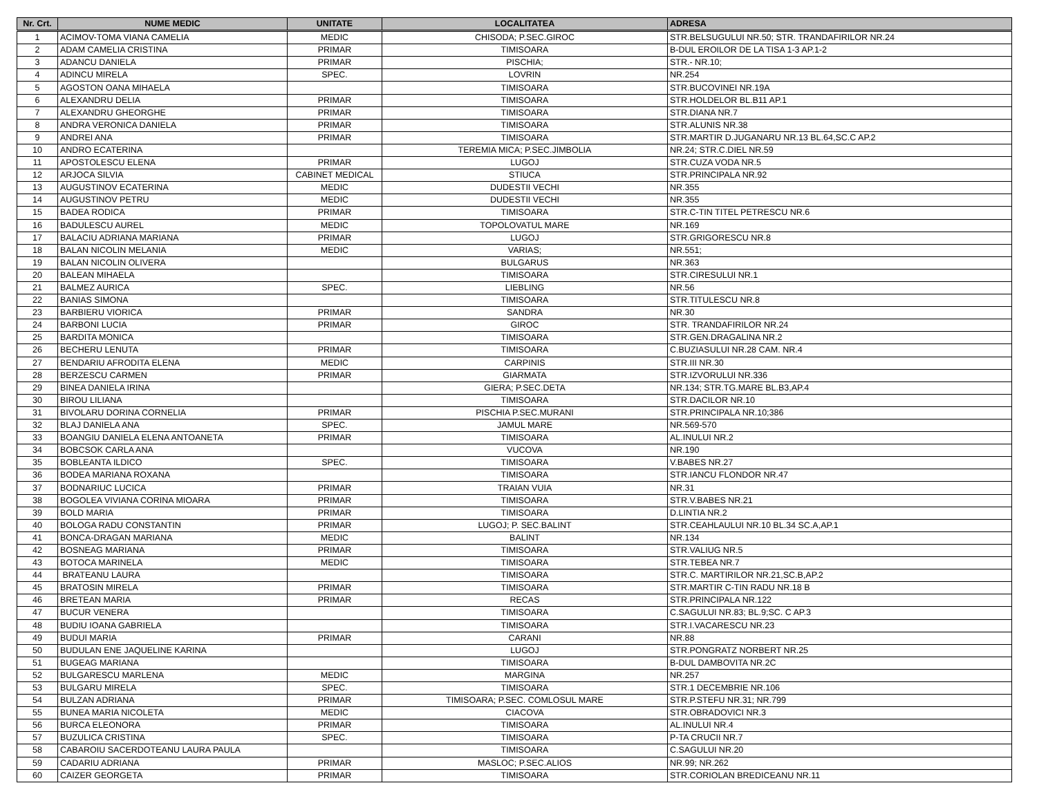| Nr. Crt. | NUME MEDIC | UNITATE | LOCALITATEA | ADRESA |
| --- | --- | --- | --- | --- |
| 1 | ACIMOV-TOMA VIANA CAMELIA | MEDIC | CHISODA; P.SEC.GIROC | STR.BELSUGULUI NR.50; STR. TRANDAFIRILOR NR.24 |
| 2 | ADAM CAMELIA CRISTINA | PRIMAR | TIMISOARA | B-DUL EROILOR DE LA TISA 1-3 AP.1-2 |
| 3 | ADANCU DANIELA | PRIMAR | PISCHIA; | STR.- NR.10; |
| 4 | ADINCU MIRELA | SPEC. | LOVRIN | NR.254 |
| 5 | AGOSTON OANA MIHAELA | | TIMISOARA | STR.BUCOVINEI NR.19A |
| 6 | ALEXANDRU DELIA | PRIMAR | TIMISOARA | STR.HOLDELOR BL.B11 AP.1 |
| 7 | ALEXANDRU GHEORGHE | PRIMAR | TIMISOARA | STR.DIANA NR.7 |
| 8 | ANDRA VERONICA DANIELA | PRIMAR | TIMISOARA | STR.ALUNIS NR.38 |
| 9 | ANDREI ANA | PRIMAR | TIMISOARA | STR.MARTIR D.JUGANARU NR.13 BL.64,SC.C AP.2 |
| 10 | ANDRO ECATERINA | | TEREMIA MICA; P.SEC.JIMBOLIA | NR.24; STR.C.DIEL NR.59 |
| 11 | APOSTOLESCU ELENA | PRIMAR | LUGOJ | STR.CUZA VODA NR.5 |
| 12 | ARJOCA SILVIA | CABINET MEDICAL | STIUCA | STR.PRINCIPALA NR.92 |
| 13 | AUGUSTINOV ECATERINA | MEDIC | DUDESTII VECHI | NR.355 |
| 14 | AUGUSTINOV PETRU | MEDIC | DUDESTII VECHI | NR.355 |
| 15 | BADEA RODICA | PRIMAR | TIMISOARA | STR.C-TIN TITEL PETRESCU NR.6 |
| 16 | BADULESCU AUREL | MEDIC | TOPOLOVATUL MARE | NR.169 |
| 17 | BALACIU ADRIANA MARIANA | PRIMAR | LUGOJ | STR.GRIGORESCU NR.8 |
| 18 | BALAN NICOLIN MELANIA | MEDIC | VARIAS; | NR.551; |
| 19 | BALAN NICOLIN OLIVERA | | BULGARUS | NR.363 |
| 20 | BALEAN MIHAELA | | TIMISOARA | STR.CIRESULUI NR.1 |
| 21 | BALMEZ AURICA | SPEC. | LIEBLING | NR.56 |
| 22 | BANIAS SIMONA | | TIMISOARA | STR.TITULESCU NR.8 |
| 23 | BARBIERU VIORICA | PRIMAR | SANDRA | NR.30 |
| 24 | BARBONI LUCIA | PRIMAR | GIROC | STR. TRANDAFIRILOR NR.24 |
| 25 | BARDITA MONICA | | TIMISOARA | STR.GEN.DRAGALINA NR.2 |
| 26 | BECHERU LENUTA | PRIMAR | TIMISOARA | C.BUZIASULUI NR.28 CAM. NR.4 |
| 27 | BENDARIU AFRODITA ELENA | MEDIC | CARPINIS | STR.III NR.30 |
| 28 | BERZESCU CARMEN | PRIMAR | GIARMATA | STR.IZVORULUI NR.336 |
| 29 | BINEA DANIELA IRINA | | GIERA; P.SEC.DETA | NR.134; STR.TG.MARE BL.B3,AP.4 |
| 30 | BIROU LILIANA | | TIMISOARA | STR.DACILOR NR.10 |
| 31 | BIVOLARU DORINA CORNELIA | PRIMAR | PISCHIA P.SEC.MURANI | STR.PRINCIPALA NR.10;386 |
| 32 | BLAJ DANIELA ANA | SPEC. | JAMUL MARE | NR.569-570 |
| 33 | BOANGIU DANIELA ELENA ANTOANETA | PRIMAR | TIMISOARA | AL.INULUI NR.2 |
| 34 | BOBCSOK CARLA ANA | | VUCOVA | NR.190 |
| 35 | BOBLEANTA ILDICO | SPEC. | TIMISOARA | V.BABES NR.27 |
| 36 | BODEA MARIANA ROXANA | | TIMISOARA | STR.IANCU FLONDOR NR.47 |
| 37 | BODNARIUC LUCICA | PRIMAR | TRAIAN VUIA | NR.31 |
| 38 | BOGOLEA VIVIANA CORINA MIOARA | PRIMAR | TIMISOARA | STR.V.BABES NR.21 |
| 39 | BOLD MARIA | PRIMAR | TIMISOARA | D.LINTIA NR.2 |
| 40 | BOLOGA RADU CONSTANTIN | PRIMAR | LUGOJ; P. SEC.BALINT | STR.CEAHLAULUI NR.10 BL.34 SC.A,AP.1 |
| 41 | BONCA-DRAGAN MARIANA | MEDIC | BALINT | NR.134 |
| 42 | BOSNEAG MARIANA | PRIMAR | TIMISOARA | STR.VALIUG NR.5 |
| 43 | BOTOCA MARINELA | MEDIC | TIMISOARA | STR.TEBEA NR.7 |
| 44 | BRATEANU LAURA | | TIMISOARA | STR.C. MARTIRILOR NR.21,SC.B,AP.2 |
| 45 | BRATOSIN MIRELA | PRIMAR | TIMISOARA | STR.MARTIR C-TIN RADU NR.18 B |
| 46 | BRETEAN MARIA | PRIMAR | RECAS | STR.PRINCIPALA NR.122 |
| 47 | BUCUR VENERA | | TIMISOARA | C.SAGULUI NR.83; BL.9;SC. C AP.3 |
| 48 | BUDIU IOANA GABRIELA | | TIMISOARA | STR.I.VACARESCU NR.23 |
| 49 | BUDUI MARIA | PRIMAR | CARANI | NR.88 |
| 50 | BUDULAN ENE JAQUELINE KARINA | | LUGOJ | STR.PONGRATZ NORBERT NR.25 |
| 51 | BUGEAG MARIANA | | TIMISOARA | B-DUL DAMBOVITA NR.2C |
| 52 | BULGARESCU MARLENA | MEDIC | MARGINA | NR.257 |
| 53 | BULGARU MIRELA | SPEC. | TIMISOARA | STR.1 DECEMBRIE NR.106 |
| 54 | BULZAN ADRIANA | PRIMAR | TIMISOARA; P.SEC. COMLOSUL MARE | STR.P.STEFU NR.31; NR.799 |
| 55 | BUNEA MARIA NICOLETA | MEDIC | CIACOVA | STR.OBRADOVICI NR.3 |
| 56 | BURCA ELEONORA | PRIMAR | TIMISOARA | AL.INULUI NR.4 |
| 57 | BUZULICA CRISTINA | SPEC. | TIMISOARA | P-TA CRUCII NR.7 |
| 58 | CABAROIU SACERDOTEANU LAURA PAULA | | TIMISOARA | C.SAGULUI NR.20 |
| 59 | CADARIU ADRIANA | PRIMAR | MASLOC; P.SEC.ALIOS | NR.99; NR.262 |
| 60 | CAIZER GEORGETA | PRIMAR | TIMISOARA | STR.CORIOLAN BREDICEANU NR.11 |